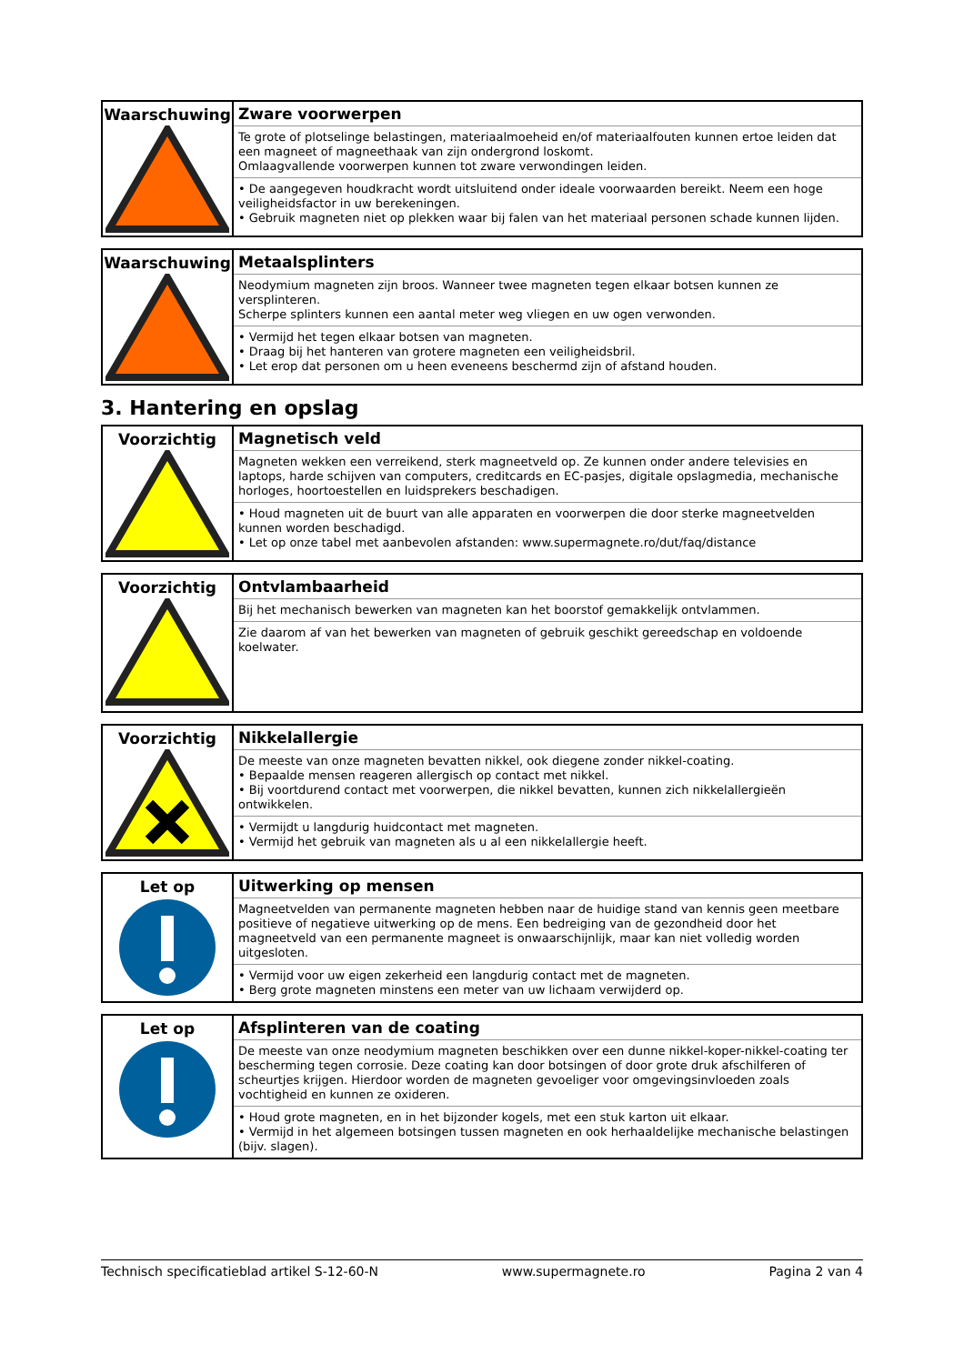| Waarschuwing | Zware voorwerpen Te grote of plotselinge belastingen, materiaalmoeheid en/of materiaalfouten kunnen ertoe leiden dat een magneet of magneethaak van zijn ondergrond loskomt. Omlaagvallende voorwerpen kunnen tot zware verwondingen leiden. • De aangegeven houdkracht wordt uitsluitend onder ideale voorwaarden bereikt. Neem een hoge veiligheidsfactor in uw berekeningen. • Gebruik magneten niet op plekken waar bij falen van het materiaal personen schade kunnen lijden. |
| Waarschuwing | Metaalsplinters Neodymium magneten zijn broos. Wanneer twee magneten tegen elkaar botsen kunnen ze versplinteren. Scherpe splinters kunnen een aantal meter weg vliegen en uw ogen verwonden. • Vermijd het tegen elkaar botsen van magneten. • Draag bij het hanteren van grotere magneten een veiligheidsbril. • Let erop dat personen om u heen eveneens beschermd zijn of afstand houden. |
3. Hantering en opslag
| Voorzichtig | Magnetisch veld Magneten wekken een verreikend, sterk magneetveld op. Ze kunnen onder andere televisies en laptops, harde schijven van computers, creditcards en EC-pasjes, digitale opslagmedia, mechanische horloges, hoortoestellen en luidsprekers beschadigen. • Houd magneten uit de buurt van alle apparaten en voorwerpen die door sterke magneetvelden kunnen worden beschadigd. • Let op onze tabel met aanbevolen afstanden: www.supermagnete.ro/dut/faq/distance |
| Voorzichtig | Ontvlambaarheid Bij het mechanisch bewerken van magneten kan het boorstof gemakkelijk ontvlammen. Zie daarom af van het bewerken van magneten of gebruik geschikt gereedschap en voldoende koelwater. |
| Voorzichtig | Nikkelallergie De meeste van onze magneten bevatten nikkel, ook diegene zonder nikkel-coating. • Bepaalde mensen reageren allergisch op contact met nikkel. • Bij voortdurend contact met voorwerpen, die nikkel bevatten, kunnen zich nikkelallergieën ontwikkelen. • Vermijdt u langdurig huidcontact met magneten. • Vermijd het gebruik van magneten als u al een nikkelallergie heeft. |
| Let op | Uitwerking op mensen Magneetvelden van permanente magneten hebben naar de huidige stand van kennis geen meetbare positieve of negatieve uitwerking op de mens. Een bedreiging van de gezondheid door het magneetveld van een permanente magneet is onwaarschijnlijk, maar kan niet volledig worden uitgesloten. • Vermijd voor uw eigen zekerheid een langdurig contact met de magneten. • Berg grote magneten minstens een meter van uw lichaam verwijderd op. |
| Let op | Afsplinteren van de coating De meeste van onze neodymium magneten beschikken over een dunne nikkel-koper-nikkel-coating ter bescherming tegen corrosie. Deze coating kan door botsingen of door grote druk afschilferen of scheurtjes krijgen. Hierdoor worden de magneten gevoeliger voor omgevingsinvloeden zoals vochtigheid en kunnen ze oxideren. • Houd grote magneten, en in het bijzonder kogels, met een stuk karton uit elkaar. • Vermijd in het algemeen botsingen tussen magneten en ook herhaaldelijke mechanische belastingen (bijv. slagen). |
Technisch specificatieblad artikel S-12-60-N www.supermagnete.ro Pagina 2 van 4